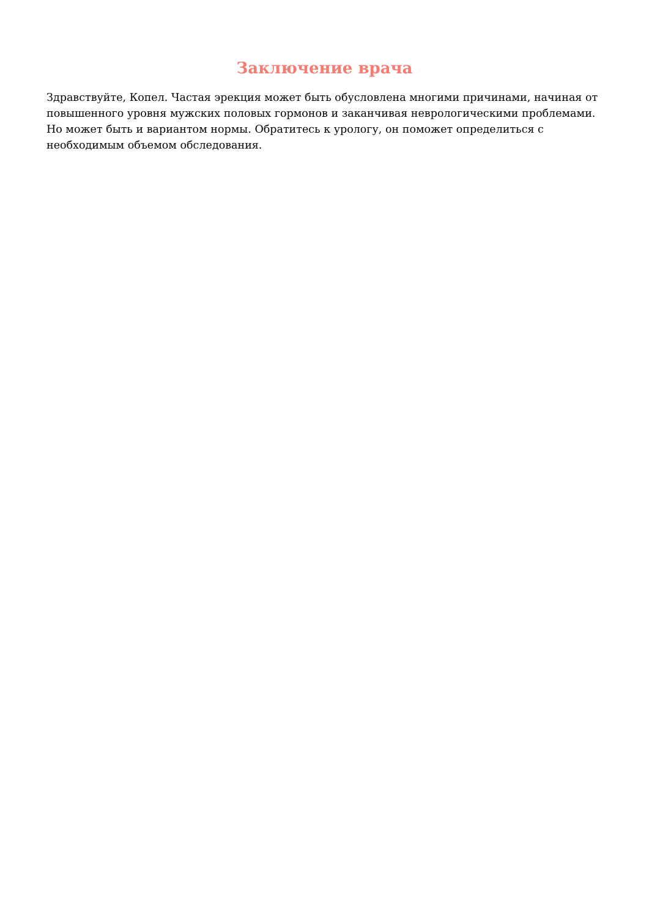Заключение врача
Здравствуйте, Копел. Частая эрекция может быть обусловлена многими причинами, начиная от повышенного уровня мужских половых гормонов и заканчивая неврологическими проблемами. Но может быть и вариантом нормы. Обратитесь к урологу, он поможет определиться с необходимым объемом обследования.